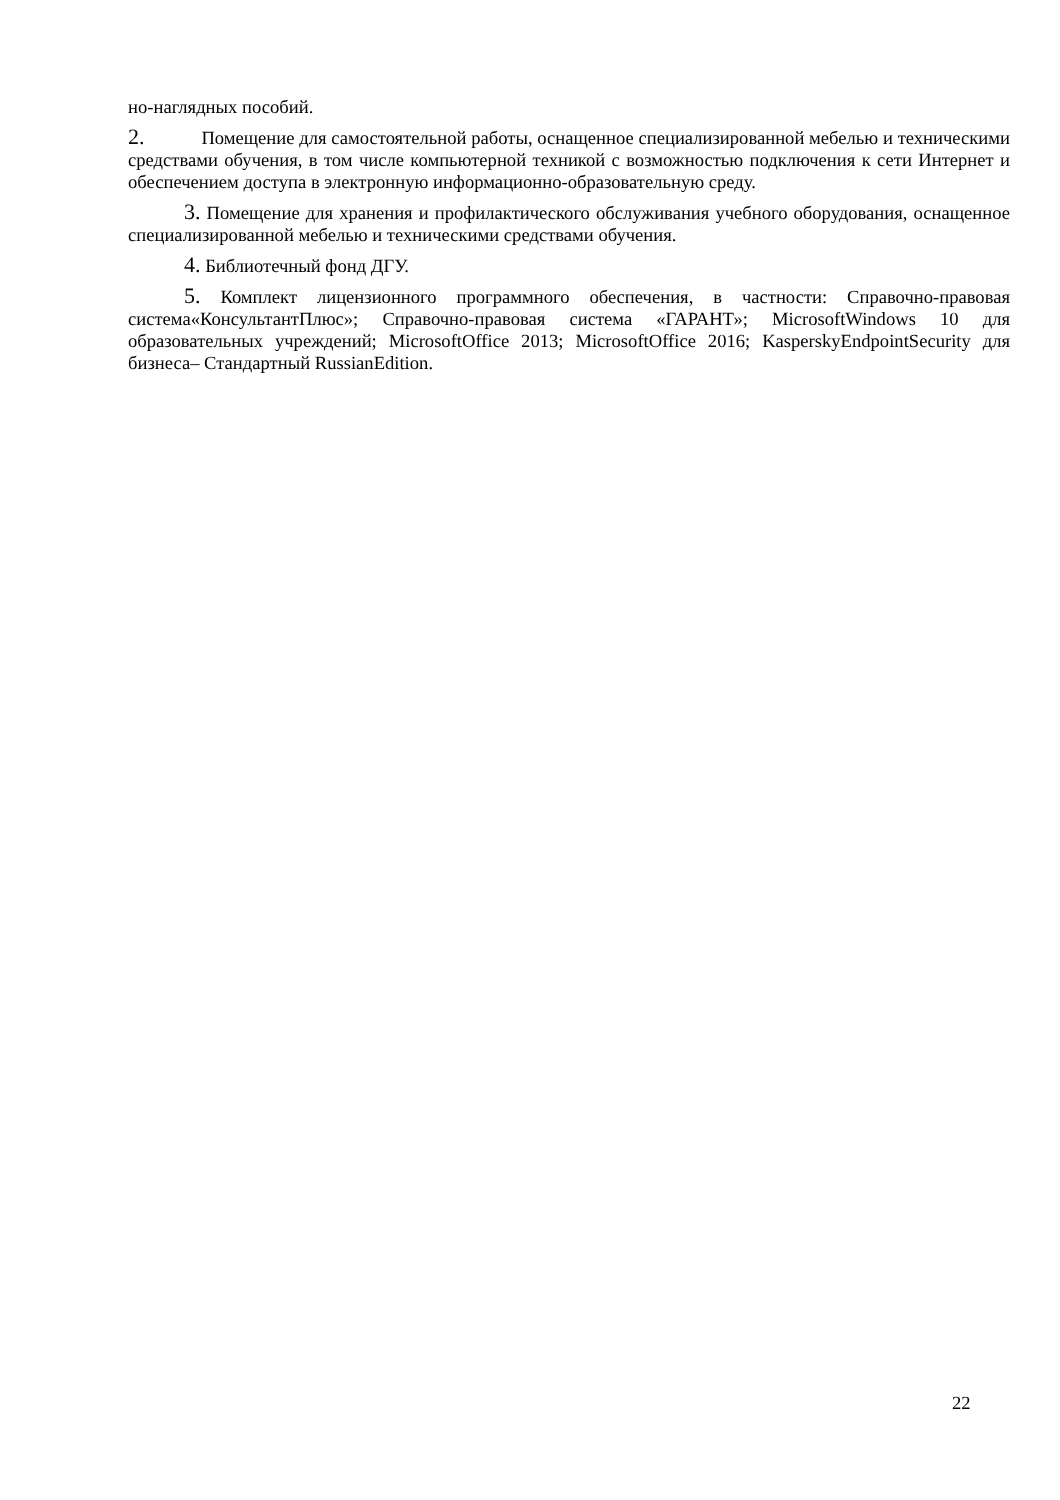но-наглядных пособий.
2. Помещение для самостоятельной работы, оснащенное специализированной мебелью и техническими средствами обучения, в том числе компьютерной техникой с возможностью подключения к сети Интернет и обеспечением доступа в электронную информационно-образовательную среду.
3. Помещение для хранения и профилактического обслуживания учебного оборудования, оснащенное специализированной мебелью и техническими средствами обучения.
4. Библиотечный фонд ДГУ.
5. Комплект лицензионного программного обеспечения, в частности: Справочно-правовая система«КонсультантПлюс»; Справочно-правовая система «ГАРАНТ»; MicrosoftWindows 10 для образовательных учреждений; MicrosoftOffice 2013; MicrosoftOffice 2016; KasperskyEndpointSecurity для бизнеса– Стандартный RussianEdition.
22